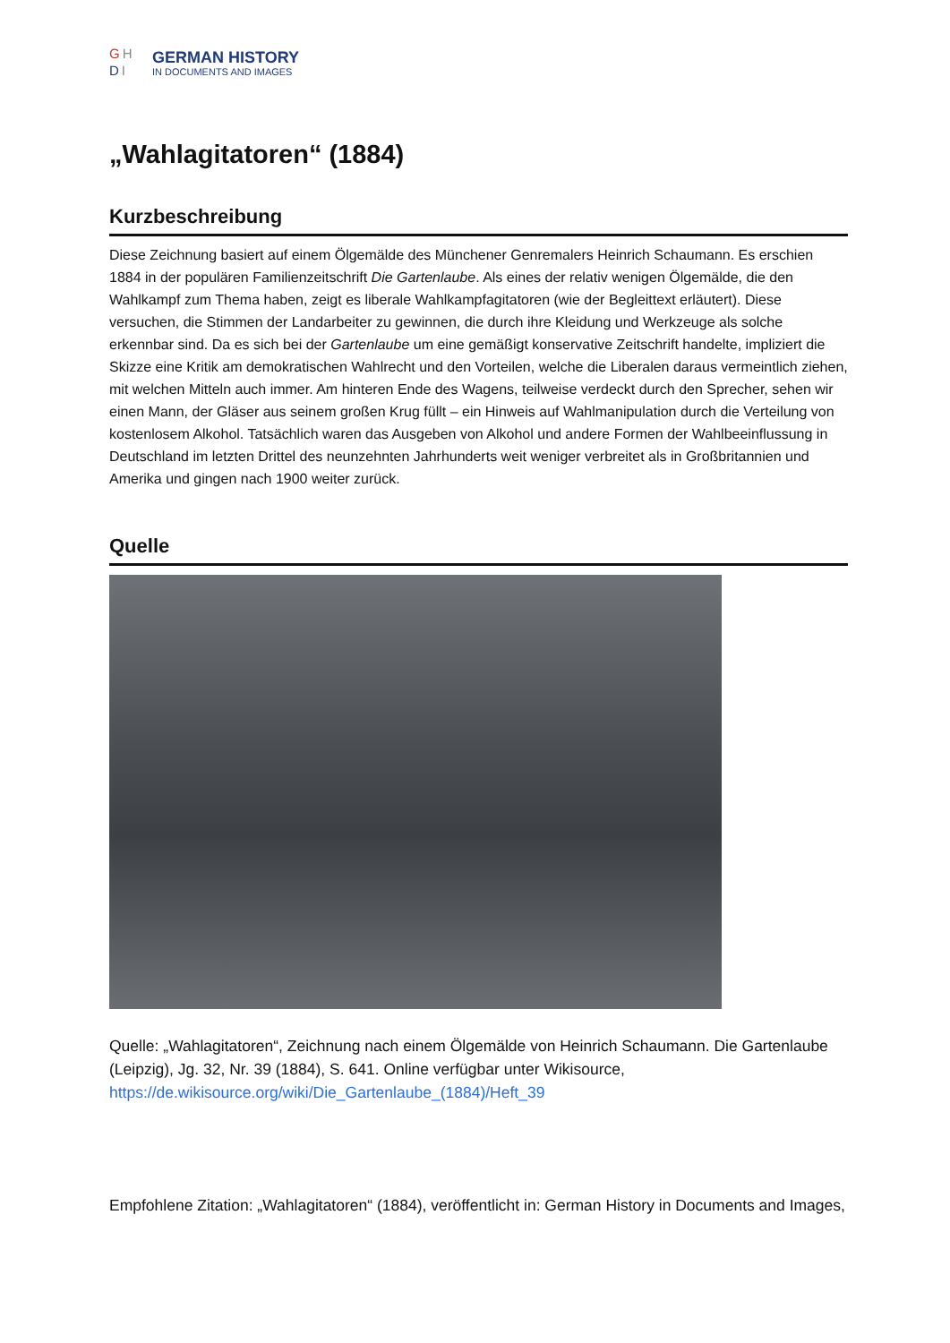GH
DI
GERMAN HISTORY
IN DOCUMENTS AND IMAGES
„Wahlagitatoren“ (1884)
Kurzbeschreibung
Diese Zeichnung basiert auf einem Ölgemälde des Münchener Genremalers Heinrich Schaumann. Es erschien 1884 in der populären Familienzeitschrift Die Gartenlaube. Als eines der relativ wenigen Ölgemälde, die den Wahlkampf zum Thema haben, zeigt es liberale Wahlkampfagitatoren (wie der Begleittext erläutert). Diese versuchen, die Stimmen der Landarbeiter zu gewinnen, die durch ihre Kleidung und Werkzeuge als solche erkennbar sind. Da es sich bei der Gartenlaube um eine gemäßigt konservative Zeitschrift handelte, impliziert die Skizze eine Kritik am demokratischen Wahlrecht und den Vorteilen, welche die Liberalen daraus vermeintlich ziehen, mit welchen Mitteln auch immer. Am hinteren Ende des Wagens, teilweise verdeckt durch den Sprecher, sehen wir einen Mann, der Gläser aus seinem großen Krug füllt – ein Hinweis auf Wahlmanipulation durch die Verteilung von kostenlosem Alkohol. Tatsächlich waren das Ausgeben von Alkohol und andere Formen der Wahlbeeinflussung in Deutschland im letzten Drittel des neunzehnten Jahrhunderts weit weniger verbreitet als in Großbritannien und Amerika und gingen nach 1900 weiter zurück.
Quelle
Quelle: „Wahlagitatoren“, Zeichnung nach einem Ölgemälde von Heinrich Schaumann. Die Gartenlaube (Leipzig), Jg. 32, Nr. 39 (1884), S. 641. Online verfügbar unter Wikisource, https://de.wikisource.org/wiki/Die_Gartenlaube_(1884)/Heft_39
Empfohlene Zitation: „Wahlagitatoren“ (1884), veröffentlicht in: German History in Documents and Images,